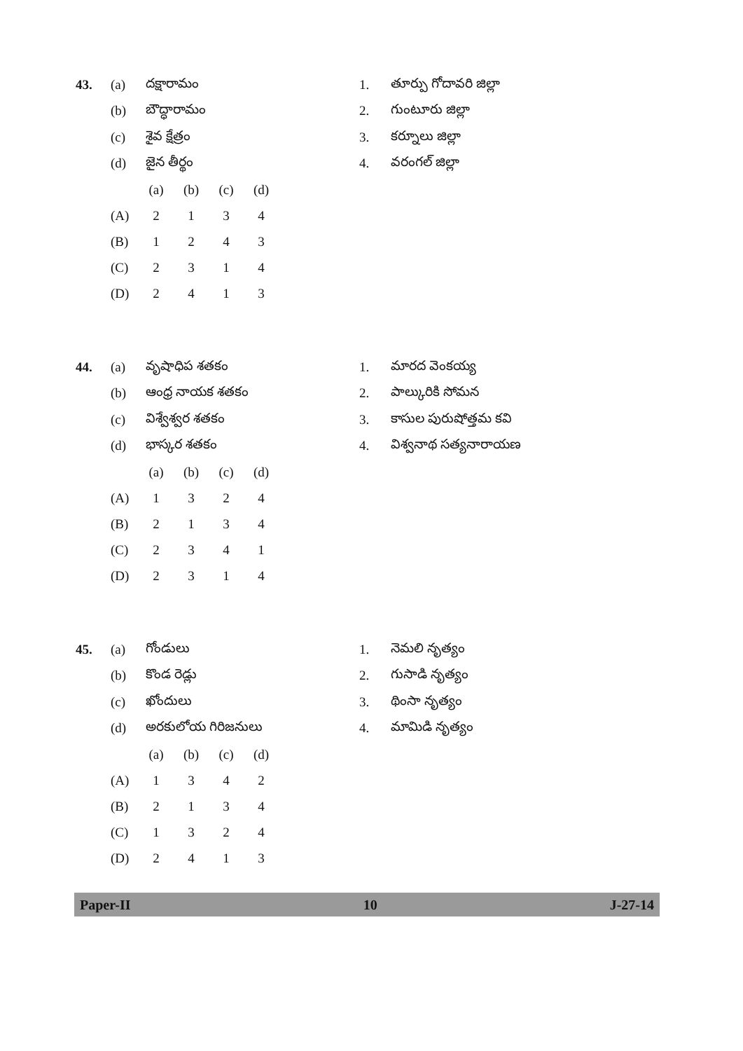43. (a) దక్షారామం 1. తూర్పు గోదావరి జిల్లా
(b) బౌద్ధారామం 2. గుంటూరు జిల్లా
(c) శైవ క్షేత్రం 3. కర్నూలు జిల్లా
(d) జైన తీర్థం 4. వరంగల్ జిల్లా
| | (a) | (b) | (c) | (d) |
| --- | --- | --- | --- | --- |
| (A) | 2 | 1 | 3 | 4 |
| (B) | 1 | 2 | 4 | 3 |
| (C) | 2 | 3 | 1 | 4 |
| (D) | 2 | 4 | 1 | 3 |
44. (a) వృషాధిప శతకం 1. మారద వెంకయ్య
(b) ఆంధ్ర నాయక శతకం 2. పాల్కురికి సోమన
(c) విశ్వేశ్వర శతకం 3. కాసుల పురుషోత్తమ కవి
(d) భాస్కర శతకం 4. విశ్వనాథ సత్యనారాయణ
| | (a) | (b) | (c) | (d) |
| --- | --- | --- | --- | --- |
| (A) | 1 | 3 | 2 | 4 |
| (B) | 2 | 1 | 3 | 4 |
| (C) | 2 | 3 | 4 | 1 |
| (D) | 2 | 3 | 1 | 4 |
45. (a) గోండులు 1. నెమలి నృత్యం
(b) కొండ రెడ్లు 2. గుసాడి నృత్యం
(c) ఖోందులు 3. థింసా నృత్యం
(d) అరకులోయ గిరిజనులు 4. మామిడి నృత్యం
| | (a) | (b) | (c) | (d) |
| --- | --- | --- | --- | --- |
| (A) | 1 | 3 | 4 | 2 |
| (B) | 2 | 1 | 3 | 4 |
| (C) | 1 | 3 | 2 | 4 |
| (D) | 2 | 4 | 1 | 3 |
Paper-II 10 J-27-14